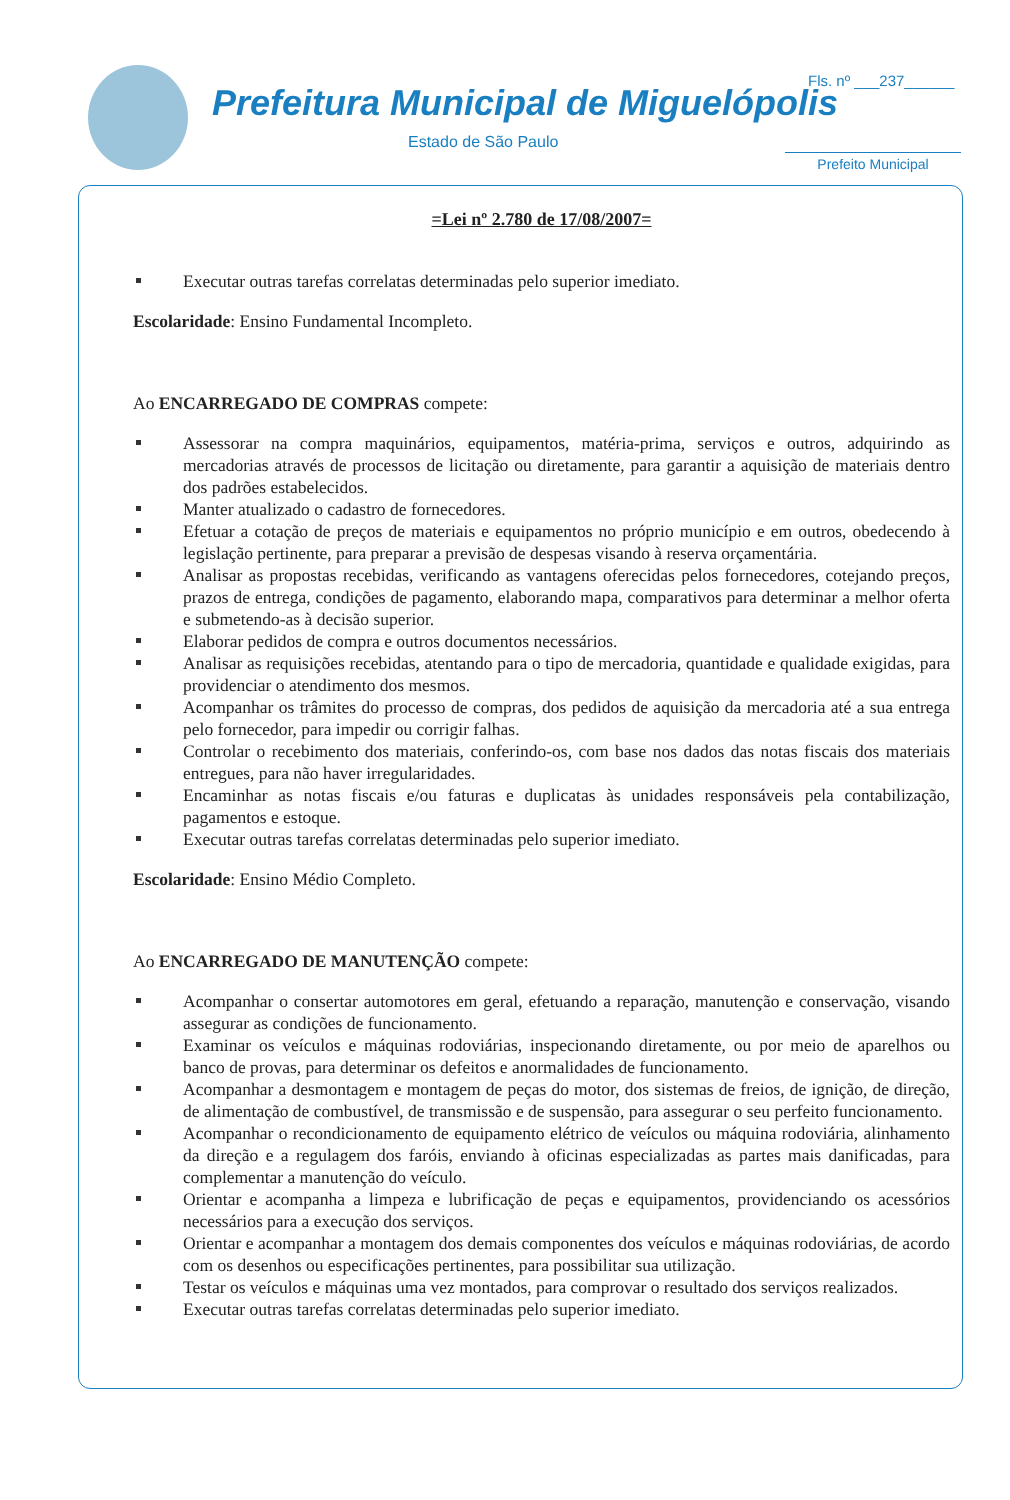Prefeitura Municipal de Miguelópolis
Estado de São Paulo
Fls. nº ___237______
Prefeito Municipal
=Lei nº 2.780 de 17/08/2007=
Executar outras tarefas correlatas determinadas pelo superior imediato.
Escolaridade: Ensino Fundamental Incompleto.
Ao ENCARREGADO DE COMPRAS compete:
Assessorar na compra maquinários, equipamentos, matéria-prima, serviços e outros, adquirindo as mercadorias através de processos de licitação ou diretamente, para garantir a aquisição de materiais dentro dos padrões estabelecidos.
Manter atualizado o cadastro de fornecedores.
Efetuar a cotação de preços de materiais e equipamentos no próprio município e em outros, obedecendo à legislação pertinente, para preparar a previsão de despesas visando à reserva orçamentária.
Analisar as propostas recebidas, verificando as vantagens oferecidas pelos fornecedores, cotejando preços, prazos de entrega, condições de pagamento, elaborando mapa, comparativos para determinar a melhor oferta e submetendo-as à decisão superior.
Elaborar pedidos de compra e outros documentos necessários.
Analisar as requisições recebidas, atentando para o tipo de mercadoria, quantidade e qualidade exigidas, para providenciar o atendimento dos mesmos.
Acompanhar os trâmites do processo de compras, dos pedidos de aquisição da mercadoria até a sua entrega pelo fornecedor, para impedir ou corrigir falhas.
Controlar o recebimento dos materiais, conferindo-os, com base nos dados das notas fiscais dos materiais entregues, para não haver irregularidades.
Encaminhar as notas fiscais e/ou faturas e duplicatas às unidades responsáveis pela contabilização, pagamentos e estoque.
Executar outras tarefas correlatas determinadas pelo superior imediato.
Escolaridade: Ensino Médio Completo.
Ao ENCARREGADO DE MANUTENÇÃO compete:
Acompanhar o consertar automotores em geral, efetuando a reparação, manutenção e conservação, visando assegurar as condições de funcionamento.
Examinar os veículos e máquinas rodoviárias, inspecionando diretamente, ou por meio de aparelhos ou banco de provas, para determinar os defeitos e anormalidades de funcionamento.
Acompanhar a desmontagem e montagem de peças do motor, dos sistemas de freios, de ignição, de direção, de alimentação de combustível, de transmissão e de suspensão, para assegurar o seu perfeito funcionamento.
Acompanhar o recondicionamento de equipamento elétrico de veículos ou máquina rodoviária, alinhamento da direção e a regulagem dos faróis, enviando à oficinas especializadas as partes mais danificadas, para complementar a manutenção do veículo.
Orientar e acompanha a limpeza e lubrificação de peças e equipamentos, providenciando os acessórios necessários para a execução dos serviços.
Orientar e acompanhar a montagem dos demais componentes dos veículos e máquinas rodoviárias, de acordo com os desenhos ou especificações pertinentes, para possibilitar sua utilização.
Testar os veículos e máquinas uma vez montados, para comprovar o resultado dos serviços realizados.
Executar outras tarefas correlatas determinadas pelo superior imediato.